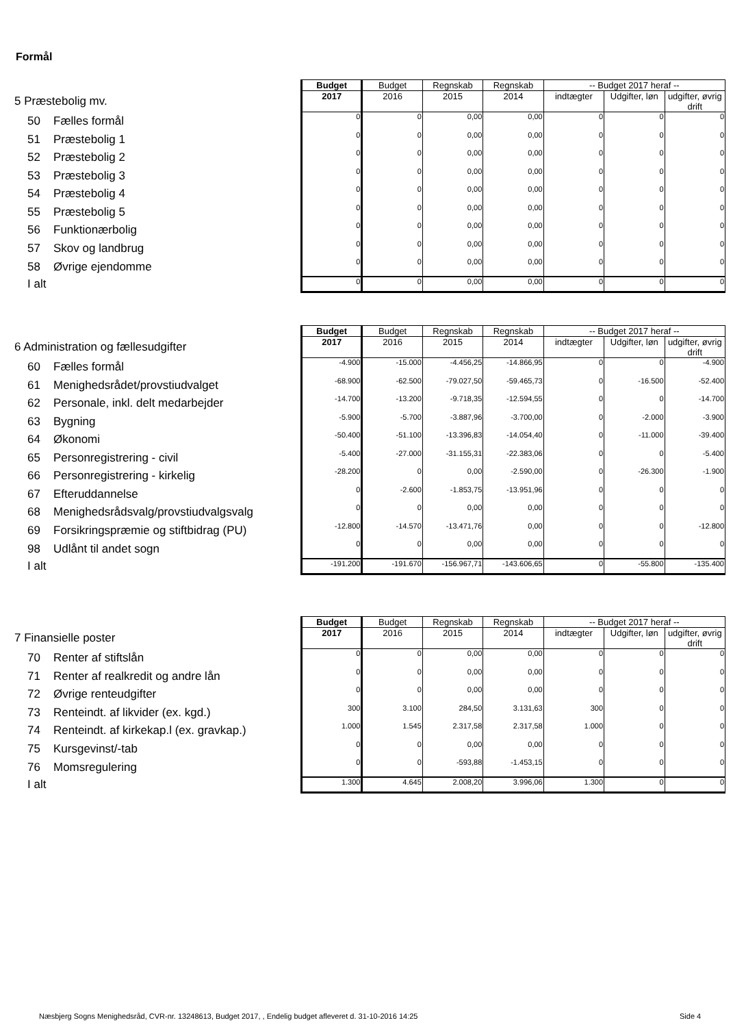Formål
| | Budget | Budget | Regnskab | Regnskab | -- Budget 2017 heraf -- | | |
| 5 Præstebolig mv. | 2017 | 2016 | 2015 | 2014 | indtægter | Udgifter, løn | udgifter, øvrig drift |
| 50 Fælles formål | 0 | 0 | 0,00 | 0,00 | 0 | 0 | 0 |
| 51 Præstebolig 1 | 0 | 0 | 0,00 | 0,00 | 0 | 0 | 0 |
| 52 Præstebolig 2 | 0 | 0 | 0,00 | 0,00 | 0 | 0 | 0 |
| 53 Præstebolig 3 | 0 | 0 | 0,00 | 0,00 | 0 | 0 | 0 |
| 54 Præstebolig 4 | 0 | 0 | 0,00 | 0,00 | 0 | 0 | 0 |
| 55 Præstebolig 5 | 0 | 0 | 0,00 | 0,00 | 0 | 0 | 0 |
| 56 Funktionærbolig | 0 | 0 | 0,00 | 0,00 | 0 | 0 | 0 |
| 57 Skov og landbrug | 0 | 0 | 0,00 | 0,00 | 0 | 0 | 0 |
| 58 Øvrige ejendomme | 0 | 0 | 0,00 | 0,00 | 0 | 0 | 0 |
| I alt | 0 | 0 | 0,00 | 0,00 | 0 | 0 | 0 |
| | Budget | Budget | Regnskab | Regnskab | -- Budget 2017 heraf -- | | |
| 6 Administration og fællesudgifter | 2017 | 2016 | 2015 | 2014 | indtægter | Udgifter, løn | udgifter, øvrig drift |
| 60 Fælles formål | -4.900 | -15.000 | -4.456,25 | -14.866,95 | 0 | 0 | -4.900 |
| 61 Menighedsrådet/provstiudvalget | -68.900 | -62.500 | -79.027,50 | -59.465,73 | 0 | -16.500 | -52.400 |
| 62 Personale, inkl. delt medarbejder | -14.700 | -13.200 | -9.718,35 | -12.594,55 | 0 | 0 | -14.700 |
| 63 Bygning | -5.900 | -5.700 | -3.887,96 | -3.700,00 | 0 | -2.000 | -3.900 |
| 64 Økonomi | -50.400 | -51.100 | -13.396,83 | -14.054,40 | 0 | -11.000 | -39.400 |
| 65 Personregistrering - civil | -5.400 | -27.000 | -31.155,31 | -22.383,06 | 0 | 0 | -5.400 |
| 66 Personregistrering - kirkelig | -28.200 | 0 | 0,00 | -2.590,00 | 0 | -26.300 | -1.900 |
| 67 Efteruddannelse | 0 | -2.600 | -1.853,75 | -13.951,96 | 0 | 0 | 0 |
| 68 Menighedsrådsvalg/provstiudvalgsvalg | 0 | 0 | 0,00 | 0,00 | 0 | 0 | 0 |
| 69 Forsikringspræmie og stiftbidrag (PU) | -12.800 | -14.570 | -13.471,76 | 0,00 | 0 | 0 | -12.800 |
| 98 Udlånt til andet sogn | 0 | 0 | 0,00 | 0,00 | 0 | 0 | 0 |
| I alt | -191.200 | -191.670 | -156.967,71 | -143.606,65 | 0 | -55.800 | -135.400 |
| | Budget | Budget | Regnskab | Regnskab | -- Budget 2017 heraf -- | | |
| 7 Finansielle poster | 2017 | 2016 | 2015 | 2014 | indtægter | Udgifter, løn | udgifter, øvrig drift |
| 70 Renter af stiftslån | 0 | 0 | 0,00 | 0,00 | 0 | 0 | 0 |
| 71 Renter af realkredit og andre lån | 0 | 0 | 0,00 | 0,00 | 0 | 0 | 0 |
| 72 Øvrige renteudgifter | 0 | 0 | 0,00 | 0,00 | 0 | 0 | 0 |
| 73 Renteindt. af likvider (ex. kgd.) | 300 | 3.100 | 284,50 | 3.131,63 | 300 | 0 | 0 |
| 74 Renteindt. af kirkekap.l (ex. gravkap.) | 1.000 | 1.545 | 2.317,58 | 2.317,58 | 1.000 | 0 | 0 |
| 75 Kursgevinst/-tab | 0 | 0 | 0,00 | 0,00 | 0 | 0 | 0 |
| 76 Momsregulering | 0 | 0 | -593,88 | -1.453,15 | 0 | 0 | 0 |
| I alt | 1.300 | 4.645 | 2.008,20 | 3.996,06 | 1.300 | 0 | 0 |
Næsbjerg Sogns Menighedsråd, CVR-nr. 13248613, Budget 2017, , Endelig budget afleveret d. 31-10-2016 14:25
Side 4